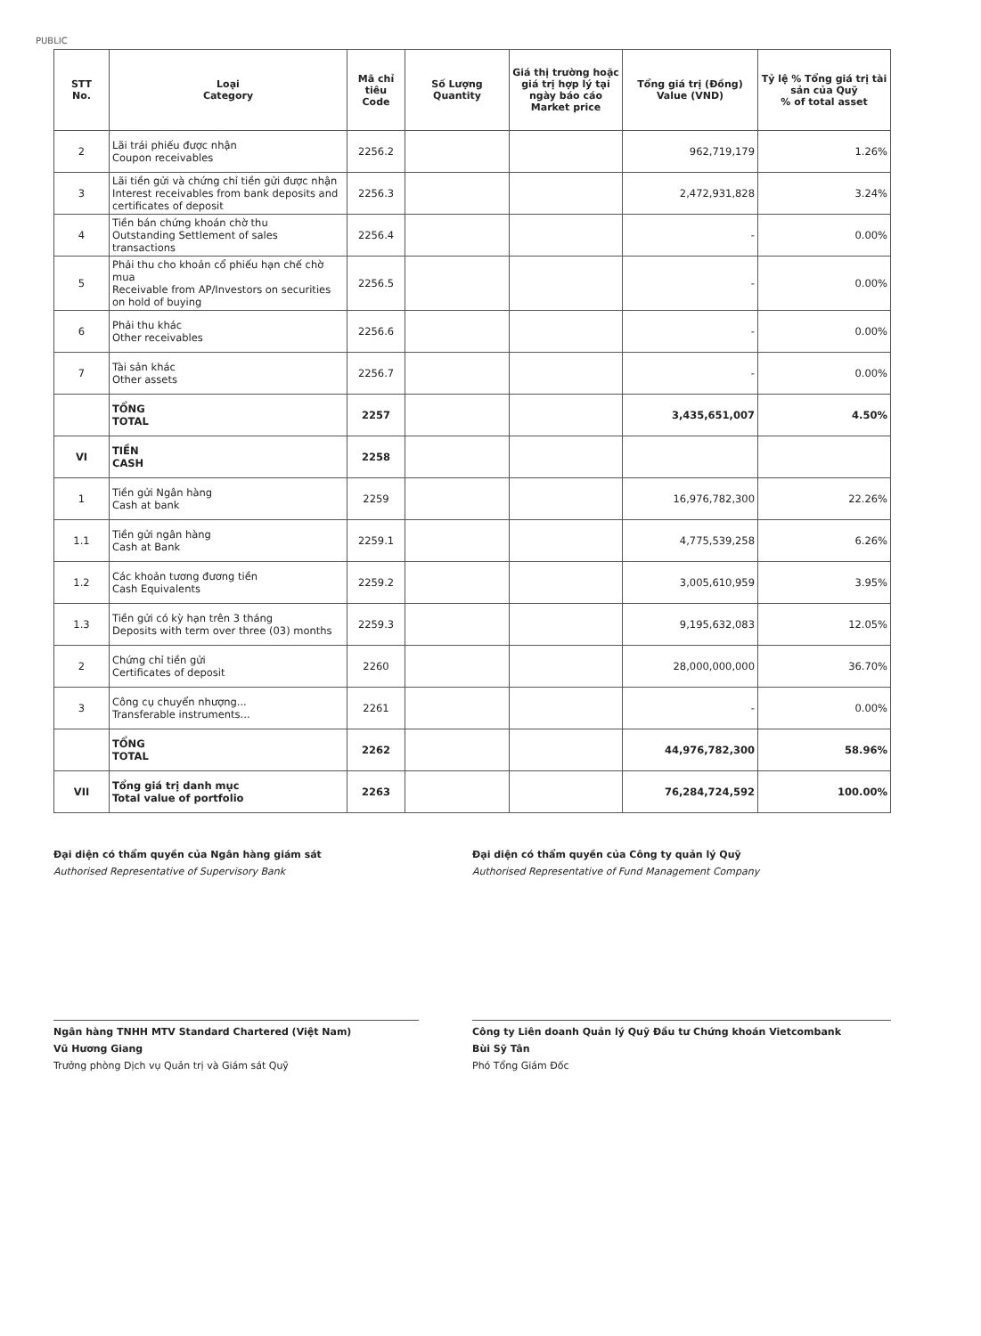PUBLIC
| STT No. | Loại Category | Mã chỉ tiêu Code | Số Lượng Quantity | Giá thị trường hoặc giá trị hợp lý tại ngày báo cáo Market price | Tổng giá trị (Đồng) Value (VND) | Tỷ lệ % Tổng giá trị tài sản của Quỹ % of total asset |
| --- | --- | --- | --- | --- | --- | --- |
| 2 | Lãi trái phiếu được nhận Coupon receivables | 2256.2 | | | 962,719,179 | 1.26% |
| 3 | Lãi tiền gửi và chứng chỉ tiền gửi được nhận Interest receivables from bank deposits and certificates of deposit | 2256.3 | | | 2,472,931,828 | 3.24% |
| 4 | Tiền bán chứng khoán chờ thu Outstanding Settlement of sales transactions | 2256.4 | | | - | 0.00% |
| 5 | Phải thu cho khoản cổ phiếu hạn chế chờ mua Receivable from AP/Investors on securities on hold of buying | 2256.5 | | | - | 0.00% |
| 6 | Phải thu khác Other receivables | 2256.6 | | | - | 0.00% |
| 7 | Tài sản khác Other assets | 2256.7 | | | - | 0.00% |
| | TỔNG TOTAL | 2257 | | | 3,435,651,007 | 4.50% |
| VI | TIỀN CASH | 2258 | | | | |
| 1 | Tiền gửi Ngân hàng Cash at bank | 2259 | | | 16,976,782,300 | 22.26% |
| 1.1 | Tiền gửi ngân hàng Cash at Bank | 2259.1 | | | 4,775,539,258 | 6.26% |
| 1.2 | Các khoản tương đương tiền Cash Equivalents | 2259.2 | | | 3,005,610,959 | 3.95% |
| 1.3 | Tiền gửi có kỳ hạn trên 3 tháng Deposits with term over three (03) months | 2259.3 | | | 9,195,632,083 | 12.05% |
| 2 | Chứng chỉ tiền gửi Certificates of deposit | 2260 | | | 28,000,000,000 | 36.70% |
| 3 | Công cụ chuyển nhượng... Transferable instruments... | 2261 | | | - | 0.00% |
| | TỔNG TOTAL | 2262 | | | 44,976,782,300 | 58.96% |
| VII | Tổng giá trị danh mục Total value of portfolio | 2263 | | | 76,284,724,592 | 100.00% |
Đại diện có thẩm quyền của Ngân hàng giám sát
Authorised Representative of Supervisory Bank
Ngân hàng TNHH MTV Standard Chartered (Việt Nam)
Vũ Hương Giang
Trưởng phòng Dịch vụ Quản trị và Giám sát Quỹ
Đại diện có thẩm quyền của Công ty quản lý Quỹ
Authorised Representative of Fund Management Company
Công ty Liên doanh Quản lý Quỹ Đầu tư Chứng khoán Vietcombank
Bùi Sỹ Tân
Phó Tổng Giám Đốc